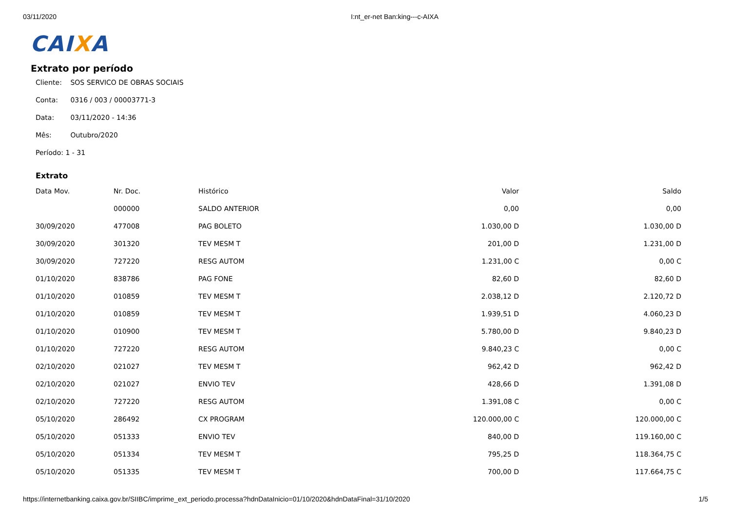03/11/2020 I:nt_er-net Ban:king---c-AIXA
CAIXA
Extrato por período
Cliente: SOS SERVICO DE OBRAS SOCIAIS
Conta: 0316 / 003 / 00003771-3
Data: 03/11/2020 - 14:36
Mês: Outubro/2020
Período: 1 - 31
Extrato
| Data Mov. | Nr. Doc. | Histórico | Valor | Saldo |
| --- | --- | --- | --- | --- |
| | 000000 | SALDO ANTERIOR | 0,00 | 0,00 |
| 30/09/2020 | 477008 | PAG BOLETO | 1.030,00 D | 1.030,00 D |
| 30/09/2020 | 301320 | TEV MESM T | 201,00 D | 1.231,00 D |
| 30/09/2020 | 727220 | RESG AUTOM | 1.231,00 C | 0,00 C |
| 01/10/2020 | 838786 | PAG FONE | 82,60 D | 82,60 D |
| 01/10/2020 | 010859 | TEV MESM T | 2.038,12 D | 2.120,72 D |
| 01/10/2020 | 010859 | TEV MESM T | 1.939,51 D | 4.060,23 D |
| 01/10/2020 | 010900 | TEV MESM T | 5.780,00 D | 9.840,23 D |
| 01/10/2020 | 727220 | RESG AUTOM | 9.840,23 C | 0,00 C |
| 02/10/2020 | 021027 | TEV MESM T | 962,42 D | 962,42 D |
| 02/10/2020 | 021027 | ENVIO TEV | 428,66 D | 1.391,08 D |
| 02/10/2020 | 727220 | RESG AUTOM | 1.391,08 C | 0,00 C |
| 05/10/2020 | 286492 | CX PROGRAM | 120.000,00 C | 120.000,00 C |
| 05/10/2020 | 051333 | ENVIO TEV | 840,00 D | 119.160,00 C |
| 05/10/2020 | 051334 | TEV MESM T | 795,25 D | 118.364,75 C |
| 05/10/2020 | 051335 | TEV MESM T | 700,00 D | 117.664,75 C |
https://internetbanking.caixa.gov.br/SIIBC/imprime_ext_periodo.processa?hdnDataInicio=01/10/2020&hdnDataFinal=31/10/2020
1/5